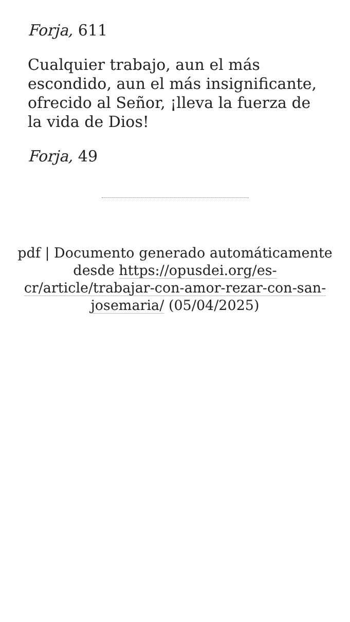Forja, 611
Cualquier trabajo, aun el más escondido, aun el más insignificante, ofrecido al Señor, ¡lleva la fuerza de la vida de Dios!
Forja, 49
pdf | Documento generado automáticamente desde https://opusdei.org/es-cr/article/trabajar-con-amor-rezar-con-san-josemaria/ (05/04/2025)